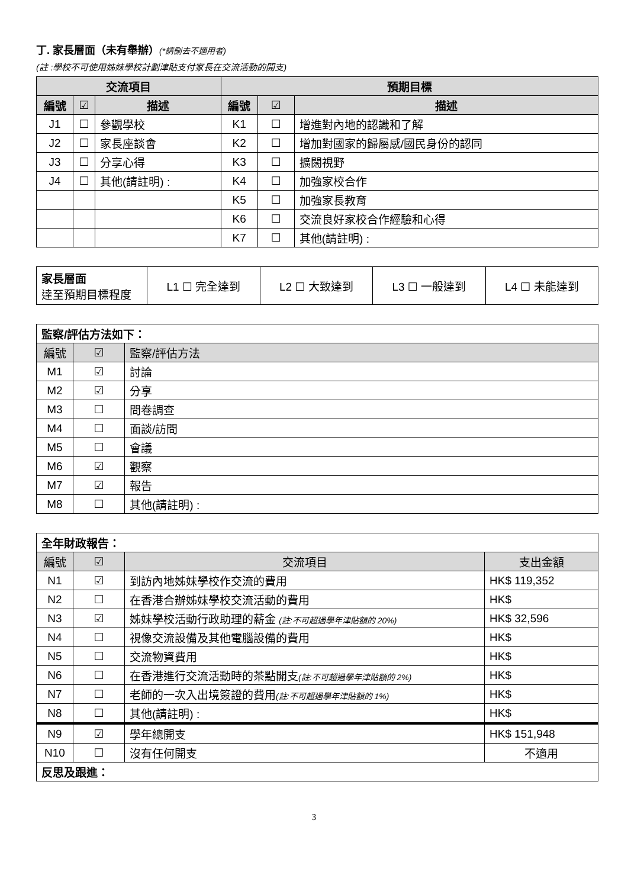丁. 家長層面（未有舉辦）(*請刪去不適用者)
(註 :學校不可使用姊妹學校計劃津貼支付家長在交流活動的開支)
| 交流項目 | | | 預期目標 | | |
| --- | --- | --- | --- | --- | --- |
| 編號 | ☑ | 描述 | 編號 | ☑ | 描述 |
| J1 | ☐ | 參觀學校 | K1 | ☐ | 增進對內地的認識和了解 |
| J2 | ☐ | 家長座談會 | K2 | ☐ | 增加對國家的歸屬感/國民身份的認同 |
| J3 | ☐ | 分享心得 | K3 | ☐ | 擴闊視野 |
| J4 | ☐ | 其他(請註明) : | K4 | ☐ | 加強家校合作 |
| | | | K5 | ☐ | 加強家長教育 |
| | | | K6 | ☐ | 交流良好家校合作經驗和心得 |
| | | | K7 | ☐ | 其他(請註明) : |
| 家長層面 達至預期目標程度 | L1 ☐ 完全達到 | L2 ☐ 大致達到 | L3 ☐ 一般達到 | L4 ☐ 未能達到 |
| 監察/評估方法如下： | | |
| 編號 | ☑ | 監察/評估方法 |
| M1 | ☑ | 討論 |
| M2 | ☑ | 分享 |
| M3 | ☐ | 問卷調查 |
| M4 | ☐ | 面談/訪問 |
| M5 | ☐ | 會議 |
| M6 | ☑ | 觀察 |
| M7 | ☑ | 報告 |
| M8 | ☐ | 其他(請註明) : |
| 全年財政報告： | | | |
| 編號 | ☑ | 交流項目 | 支出金額 |
| N1 | ☑ | 到訪內地姊妹學校作交流的費用 | HK$ 119,352 |
| N2 | ☐ | 在香港合辦姊妹學校交流活動的費用 | HK$ |
| N3 | ☑ | 姊妹學校活動行政助理的薪金 (註:不可超過學年津貼額的 20%) | HK$ 32,596 |
| N4 | ☐ | 視像交流設備及其他電腦設備的費用 | HK$ |
| N5 | ☐ | 交流物資費用 | HK$ |
| N6 | ☐ | 在香港進行交流活動時的茶點開支 (註:不可超過學年津貼額的 2%) | HK$ |
| N7 | ☐ | 老師的一次入出境簽證的費用 (註:不可超過學年津貼額的 1%) | HK$ |
| N8 | ☐ | 其他(請註明) : | HK$ |
| N9 | ☑ | 學年總開支 | HK$ 151,948 |
| N10 | ☐ | 沒有任何開支 | 不適用 |
| 反思及跟進： | | | |
3